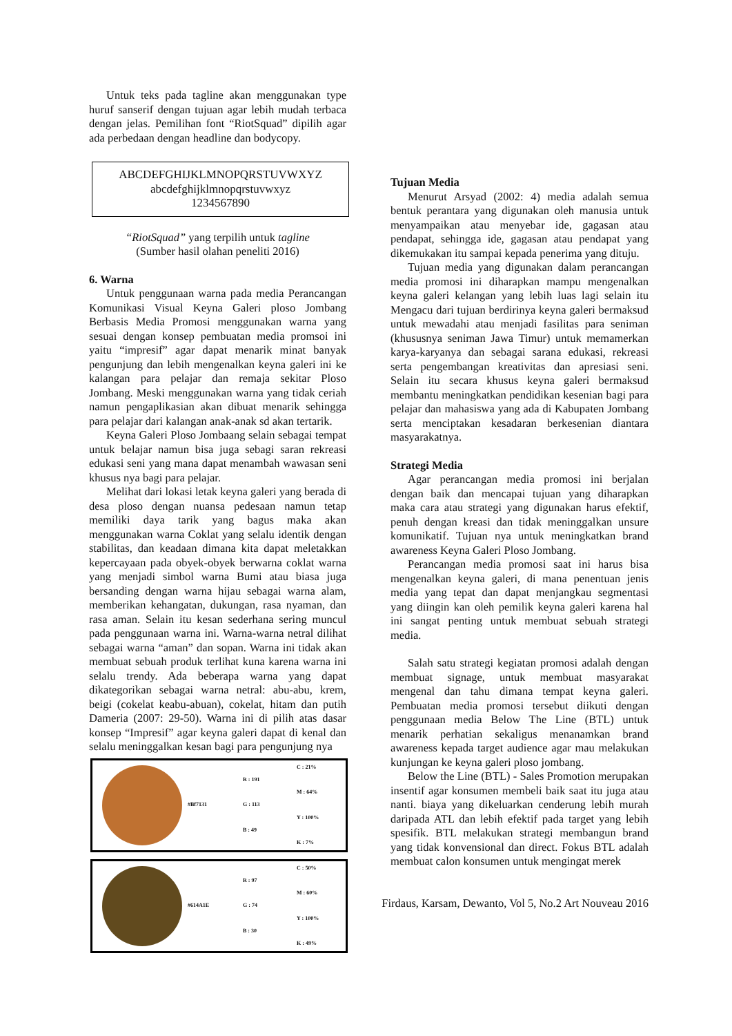Untuk teks pada tagline akan menggunakan type huruf sanserif dengan tujuan agar lebih mudah terbaca dengan jelas. Pemilihan font “RiotSquad” dipilih agar ada perbedaan dengan headline dan bodycopy.
ABCDEFGHIJKLMNOPQRSTUVWXYZ
abcdefghijklmnopqrstuvwxyz
1234567890
“RiotSquad” yang terpilih untuk tagline
(Sumber hasil olahan peneliti 2016)
6. Warna
Untuk penggunaan warna pada media Perancangan Komunikasi Visual Keyna Galeri ploso Jombang Berbasis Media Promosi menggunakan warna yang sesuai dengan konsep pembuatan media promsoi ini yaitu “impresif” agar dapat menarik minat banyak pengunjung dan lebih mengenalkan keyna galeri ini ke kalangan para pelajar dan remaja sekitar Ploso Jombang. Meski menggunakan warna yang tidak ceriah namun pengaplikasian akan dibuat menarik sehingga para pelajar dari kalangan anak-anak sd akan tertarik.
Keyna Galeri Ploso Jombaang selain sebagai tempat untuk belajar namun bisa juga sebagi saran rekreasi edukasi seni yang mana dapat menambah wawasan seni khusus nya bagi para pelajar.
Melihat dari lokasi letak keyna galeri yang berada di desa ploso dengan nuansa pedesaan namun tetap memiliki daya tarik yang bagus maka akan menggunakan warna Coklat yang selalu identik dengan stabilitas, dan keadaan dimana kita dapat meletakkan kepercayaan pada obyek-obyek berwarna coklat warna yang menjadi simbol warna Bumi atau biasa juga bersanding dengan warna hijau sebagai warna alam, memberikan kehangatan, dukungan, rasa nyaman, dan rasa aman. Selain itu kesan sederhana sering muncul pada penggunaan warna ini. Warna-warna netral dilihat sebagai warna “aman” dan sopan. Warna ini tidak akan membuat sebuah produk terlihat kuna karena warna ini selalu trendy. Ada beberapa warna yang dapat dikategorikan sebagai warna netral: abu-abu, krem, beigi (cokelat keabu-abuan), cokelat, hitam dan putih Dameria (2007: 29-50). Warna ini di pilih atas dasar konsep “Impresif” agar keyna galeri dapat di kenal dan selalu meninggalkan kesan bagi para pengunjung nya
#Bf7131
R : 191
G : 113
B : 49
C : 21%
M : 64%
Y : 100%
K : 7%
#614A1E
R : 97
G : 74
B : 30
C : 50%
M : 60%
Y : 100%
K : 49%
Tujuan Media
Menurut Arsyad (2002: 4) media adalah semua bentuk perantara yang digunakan oleh manusia untuk menyampaikan atau menyebar ide, gagasan atau pendapat, sehingga ide, gagasan atau pendapat yang dikemukakan itu sampai kepada penerima yang dituju.
Tujuan media yang digunakan dalam perancangan media promosi ini diharapkan mampu mengenalkan keyna galeri kelangan yang lebih luas lagi selain itu Mengacu dari tujuan berdirinya keyna galeri bermaksud untuk mewadahi atau menjadi fasilitas para seniman (khususnya seniman Jawa Timur) untuk memamerkan karya-karyanya dan sebagai sarana edukasi, rekreasi serta pengembangan kreativitas dan apresiasi seni. Selain itu secara khusus keyna galeri bermaksud membantu meningkatkan pendidikan kesenian bagi para pelajar dan mahasiswa yang ada di Kabupaten Jombang serta menciptakan kesadaran berkesenian diantara masyarakatnya.
Strategi Media
Agar perancangan media promosi ini berjalan dengan baik dan mencapai tujuan yang diharapkan maka cara atau strategi yang digunakan harus efektif, penuh dengan kreasi dan tidak meninggalkan unsure komunikatif. Tujuan nya untuk meningkatkan brand awareness Keyna Galeri Ploso Jombang.
Perancangan media promosi saat ini harus bisa mengenalkan keyna galeri, di mana penentuan jenis media yang tepat dan dapat menjangkau segmentasi yang diingin kan oleh pemilik keyna galeri karena hal ini sangat penting untuk membuat sebuah strategi media.
Salah satu strategi kegiatan promosi adalah dengan membuat signage, untuk membuat masyarakat mengenal dan tahu dimana tempat keyna galeri. Pembuatan media promosi tersebut diikuti dengan penggunaan media Below The Line (BTL) untuk menarik perhatian sekaligus menanamkan brand awareness kepada target audience agar mau melakukan kunjungan ke keyna galeri ploso jombang.
Below the Line (BTL) - Sales Promotion merupakan insentif agar konsumen membeli baik saat itu juga atau nanti. biaya yang dikeluarkan cenderung lebih murah daripada ATL dan lebih efektif pada target yang lebih spesifik. BTL melakukan strategi membangun brand yang tidak konvensional dan direct. Fokus BTL adalah membuat calon konsumen untuk mengingat merek
Firdaus, Karsam, Dewanto, Vol 5, No.2 Art Nouveau 2016